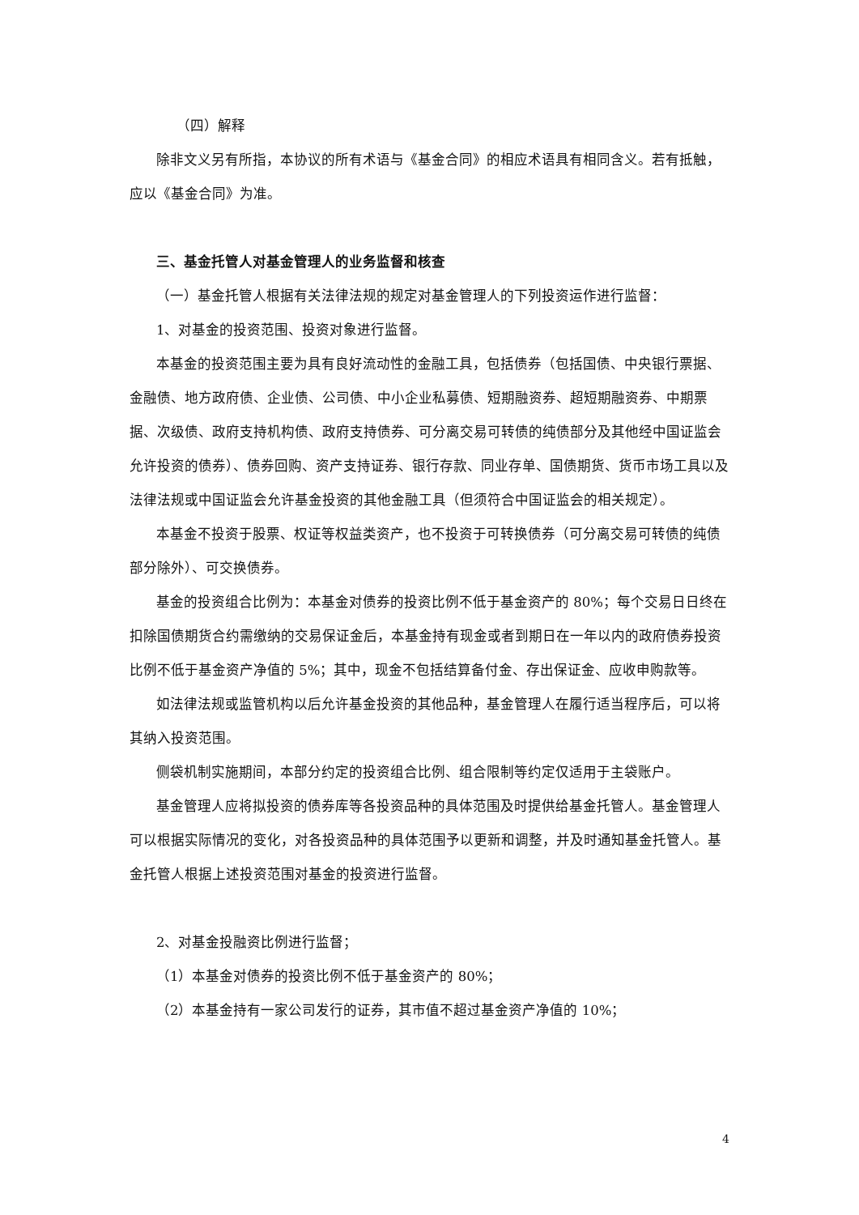（四）解释
除非文义另有所指，本协议的所有术语与《基金合同》的相应术语具有相同含义。若有抵触，应以《基金合同》为准。
三、基金托管人对基金管理人的业务监督和核查
（一）基金托管人根据有关法律法规的规定对基金管理人的下列投资运作进行监督：
1、对基金的投资范围、投资对象进行监督。
本基金的投资范围主要为具有良好流动性的金融工具，包括债券（包括国债、中央银行票据、金融债、地方政府债、企业债、公司债、中小企业私募债、短期融资券、超短期融资券、中期票据、次级债、政府支持机构债、政府支持债券、可分离交易可转债的纯债部分及其他经中国证监会允许投资的债券）、债券回购、资产支持证券、银行存款、同业存单、国债期货、货币市场工具以及法律法规或中国证监会允许基金投资的其他金融工具（但须符合中国证监会的相关规定）。
本基金不投资于股票、权证等权益类资产，也不投资于可转换债券（可分离交易可转债的纯债部分除外）、可交换债券。
基金的投资组合比例为：本基金对债券的投资比例不低于基金资产的 80%；每个交易日日终在扣除国债期货合约需缴纳的交易保证金后，本基金持有现金或者到期日在一年以内的政府债券投资比例不低于基金资产净值的 5%；其中，现金不包括结算备付金、存出保证金、应收申购款等。
如法律法规或监管机构以后允许基金投资的其他品种，基金管理人在履行适当程序后，可以将其纳入投资范围。
侧袋机制实施期间，本部分约定的投资组合比例、组合限制等约定仅适用于主袋账户。
基金管理人应将拟投资的债券库等各投资品种的具体范围及时提供给基金托管人。基金管理人可以根据实际情况的变化，对各投资品种的具体范围予以更新和调整，并及时通知基金托管人。基金托管人根据上述投资范围对基金的投资进行监督。
2、对基金投融资比例进行监督；
（1）本基金对债券的投资比例不低于基金资产的 80%；
（2）本基金持有一家公司发行的证券，其市值不超过基金资产净值的 10%；
4